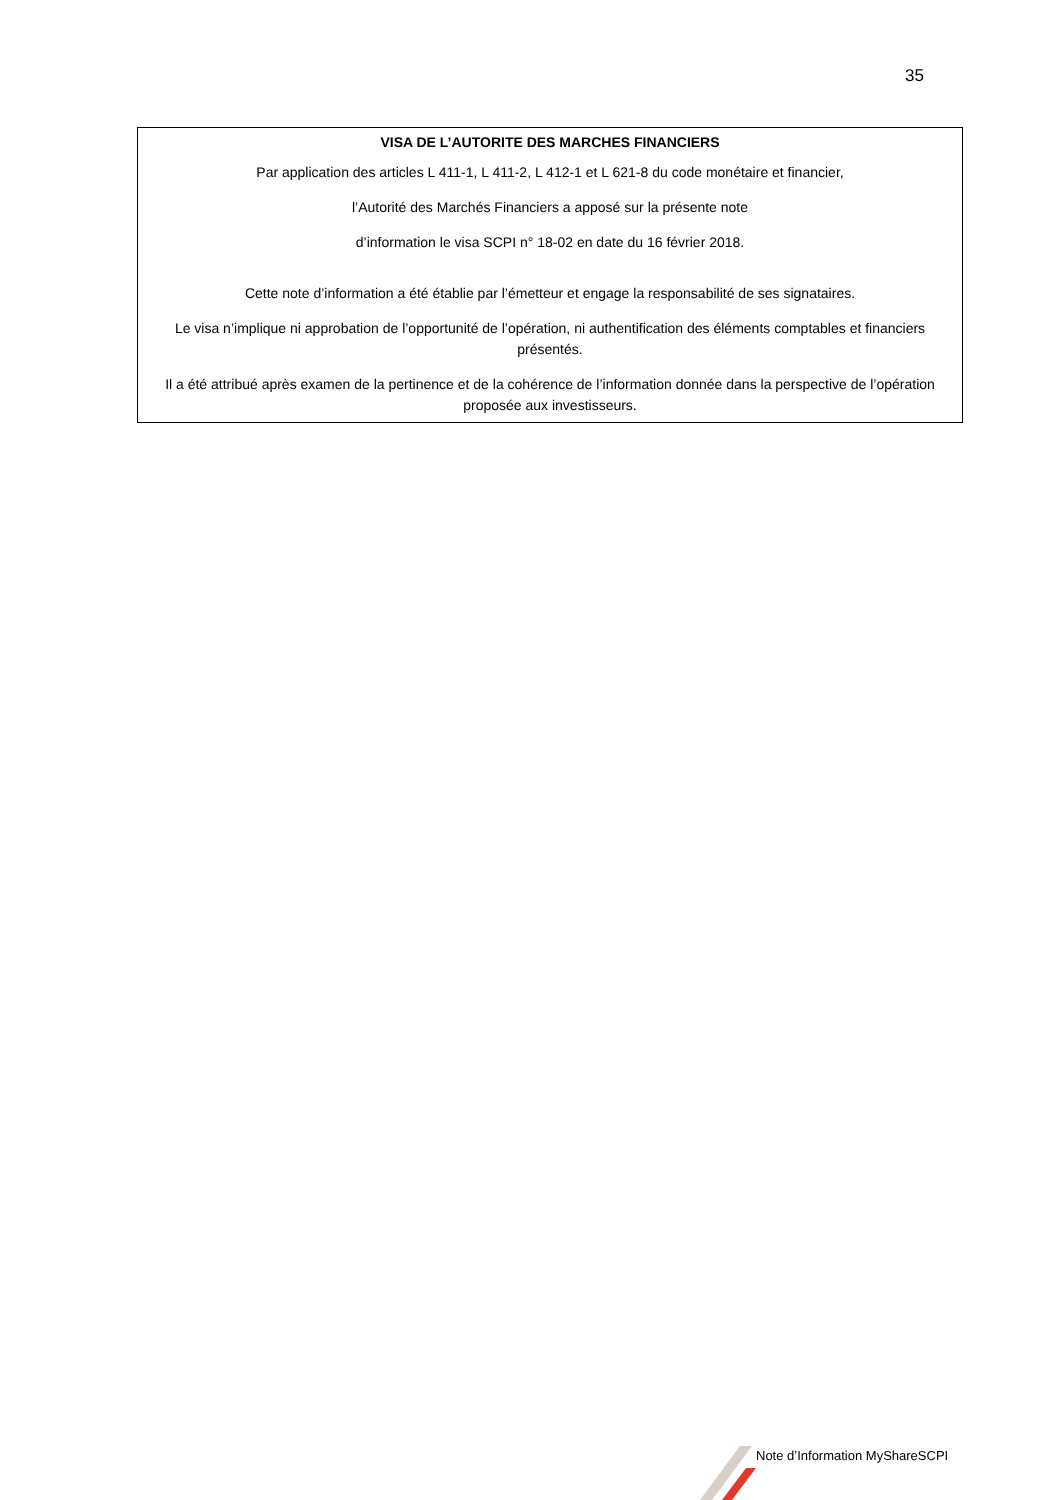35
VISA DE L’AUTORITE DES MARCHES FINANCIERS
Par application des articles L 411-1, L 411-2, L 412-1 et L 621-8 du code monétaire et financier,
l’Autorité des Marchés Financiers a apposé sur la présente note
d’information le visa SCPI n° 18-02 en date du 16 février 2018.
Cette note d’information a été établie par l’émetteur et engage la responsabilité de ses signataires.
Le visa n’implique ni approbation de l’opportunité de l’opération, ni authentification des éléments comptables et financiers présentés.
Il a été attribué après examen de la pertinence et de la cohérence de l’information donnée dans la perspective de l’opération proposée aux investisseurs.
Note d’Information MyShareSCPI